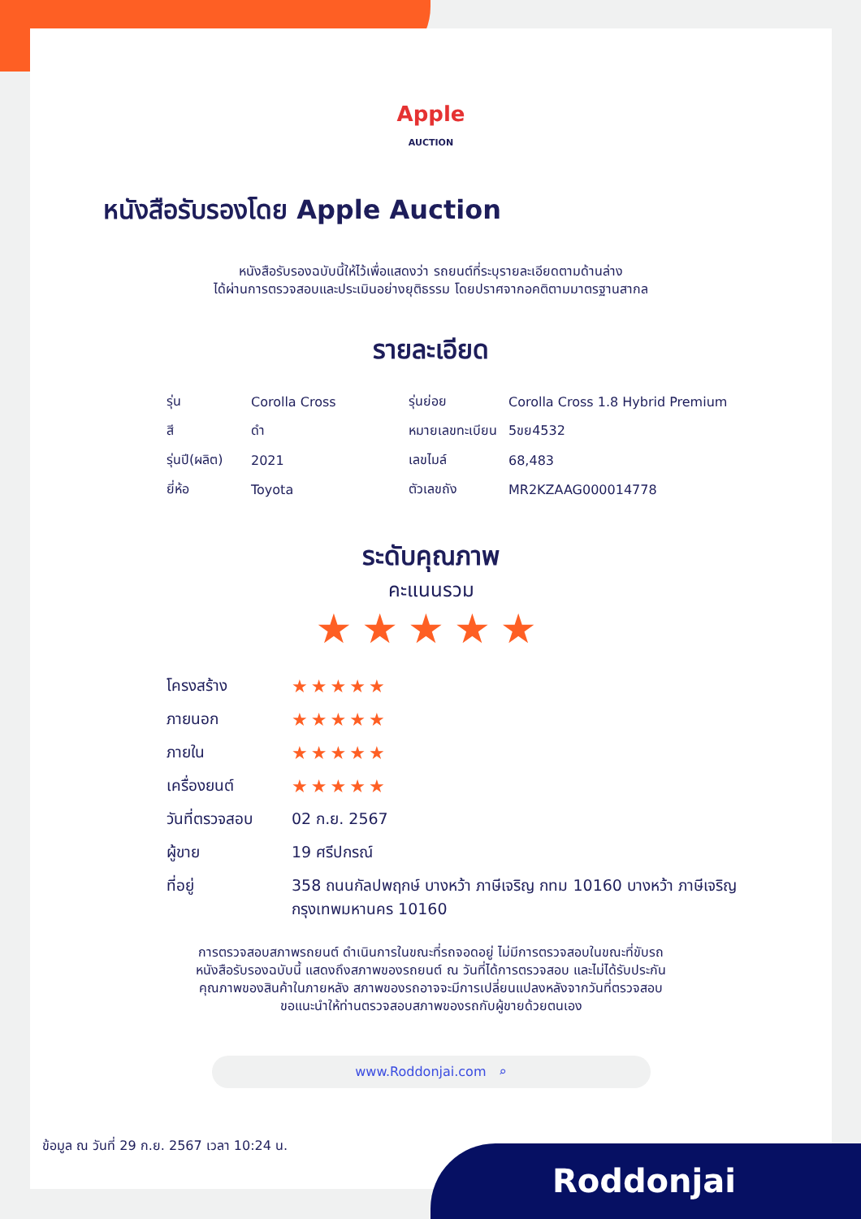Apple
AUCTION
หนังสือรับรองโดย Apple Auction
หนังสือรับรองฉบับนี้ให้ไว้เพื่อแสดงว่า รถยนต์ที่ระบุรายละเอียดตามด้านล่าง
ได้ผ่านการตรวจสอบและประเมินอย่างยุติธรรม โดยปราศจากอคติตามมาตรฐานสากล
รายละเอียด
| รุ่น | Corolla Cross | รุ่นย่อย | Corolla Cross 1.8 Hybrid Premium |
| สี | ดำ | หมายเลขทะเบียน | 5ขย4532 |
| รุ่นปี(ผลิต) | 2021 | เลขไมล์ | 68,483 |
| ยี่ห้อ | Toyota | ตัวเลขถัง | MR2KZAAG000014778 |
ระดับคุณภาพ
คะแนนรวม
★★★★★
| โครงสร้าง | ★★★★★ |
| ภายนอก | ★★★★★ |
| ภายใน | ★★★★★ |
| เครื่องยนต์ | ★★★★★ |
| วันที่ตรวจสอบ | 02 ก.ย. 2567 |
| ผู้ขาย | 19 ศรีปกรณ์ |
| ที่อยู่ | 358 ถนนกัลปพฤกษ์ บางหว้า ภาษีเจริญ กทม 10160 บางหว้า ภาษีเจริญ กรุงเทพมหานคร 10160 |
การตรวจสอบสภาพรถยนต์ ดำเนินการในขณะที่รถจอดอยู่ ไม่มีการตรวจสอบในขณะที่ขับรถ
หนังสือรับรองฉบับนี้ แสดงถึงสภาพของรถยนต์ ณ วันที่ได้การตรวจสอบ และไม่ได้รับประกัน
คุณภาพของสินค้าในภายหลัง สภาพของรถอาจจะมีการเปลี่ยนแปลงหลังจากวันที่ตรวจสอบ
ขอแนะนำให้ท่านตรวจสอบสภาพของรถกับผู้ขายด้วยตนเอง
www.Roddonjai.com ⌕
ข้อมูล ณ วันที่ 29 ก.ย. 2567 เวลา 10:24 น.
Roddonjai